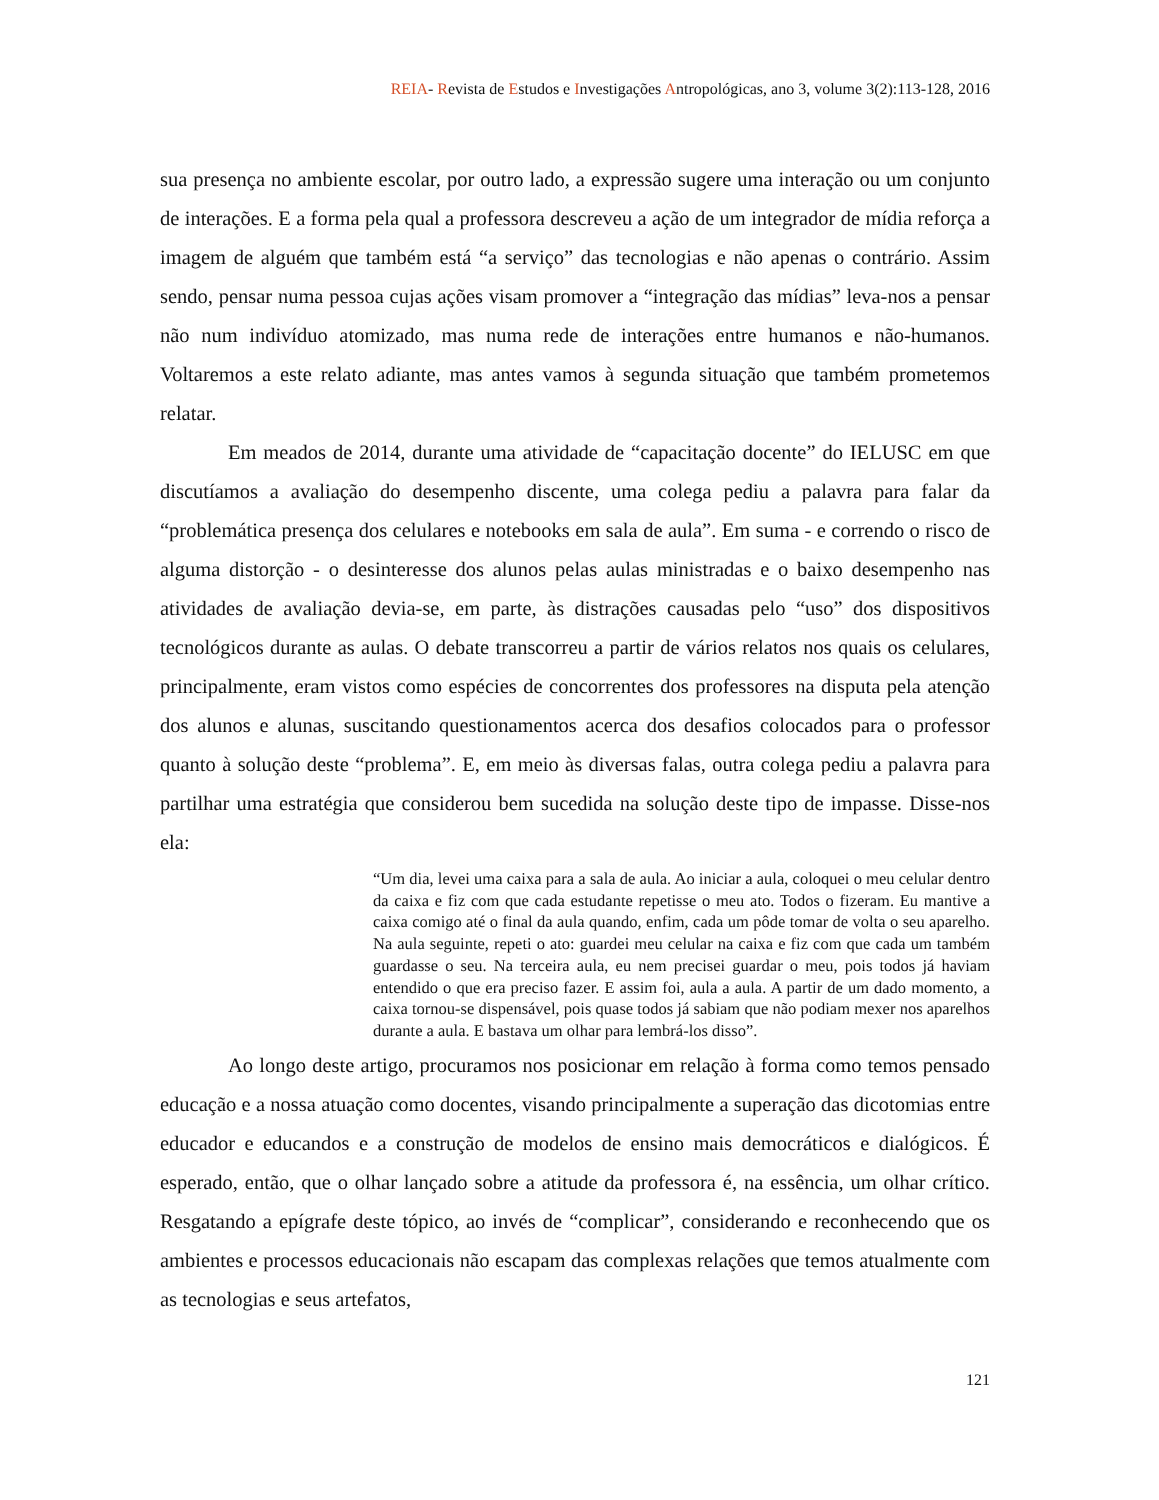REIA- Revista de Estudos e Investigações Antropológicas, ano 3, volume 3(2):113-128, 2016
sua presença no ambiente escolar, por outro lado, a expressão sugere uma interação ou um conjunto de interações. E a forma pela qual a professora descreveu a ação de um integrador de mídia reforça a imagem de alguém que também está “a serviço” das tecnologias e não apenas o contrário. Assim sendo, pensar numa pessoa cujas ações visam promover a “integração das mídias” leva-nos a pensar não num indivíduo atomizado, mas numa rede de interações entre humanos e não-humanos. Voltaremos a este relato adiante, mas antes vamos à segunda situação que também prometemos relatar.
Em meados de 2014, durante uma atividade de “capacitação docente” do IELUSC em que discutíamos a avaliação do desempenho discente, uma colega pediu a palavra para falar da “problemática presença dos celulares e notebooks em sala de aula”. Em suma - e correndo o risco de alguma distorção - o desinteresse dos alunos pelas aulas ministradas e o baixo desempenho nas atividades de avaliação devia-se, em parte, às distrações causadas pelo “uso” dos dispositivos tecnológicos durante as aulas. O debate transcorreu a partir de vários relatos nos quais os celulares, principalmente, eram vistos como espécies de concorrentes dos professores na disputa pela atenção dos alunos e alunas, suscitando questionamentos acerca dos desafios colocados para o professor quanto à solução deste “problema”. E, em meio às diversas falas, outra colega pediu a palavra para partilhar uma estratégia que considerou bem sucedida na solução deste tipo de impasse. Disse-nos ela:
“Um dia, levei uma caixa para a sala de aula. Ao iniciar a aula, coloquei o meu celular dentro da caixa e fiz com que cada estudante repetisse o meu ato. Todos o fizeram. Eu mantive a caixa comigo até o final da aula quando, enfim, cada um pôde tomar de volta o seu aparelho. Na aula seguinte, repeti o ato: guardei meu celular na caixa e fiz com que cada um também guardasse o seu. Na terceira aula, eu nem precisei guardar o meu, pois todos já haviam entendido o que era preciso fazer. E assim foi, aula a aula. A partir de um dado momento, a caixa tornou-se dispensável, pois quase todos já sabiam que não podiam mexer nos aparelhos durante a aula. E bastava um olhar para lembrá-los disso”.
Ao longo deste artigo, procuramos nos posicionar em relação à forma como temos pensado educação e a nossa atuação como docentes, visando principalmente a superação das dicotomias entre educador e educandos e a construção de modelos de ensino mais democráticos e dialógicos. É esperado, então, que o olhar lançado sobre a atitude da professora é, na essência, um olhar crítico. Resgatando a epígrafe deste tópico, ao invés de “complicar”, considerando e reconhecendo que os ambientes e processos educacionais não escapam das complexas relações que temos atualmente com as tecnologias e seus artefatos,
121